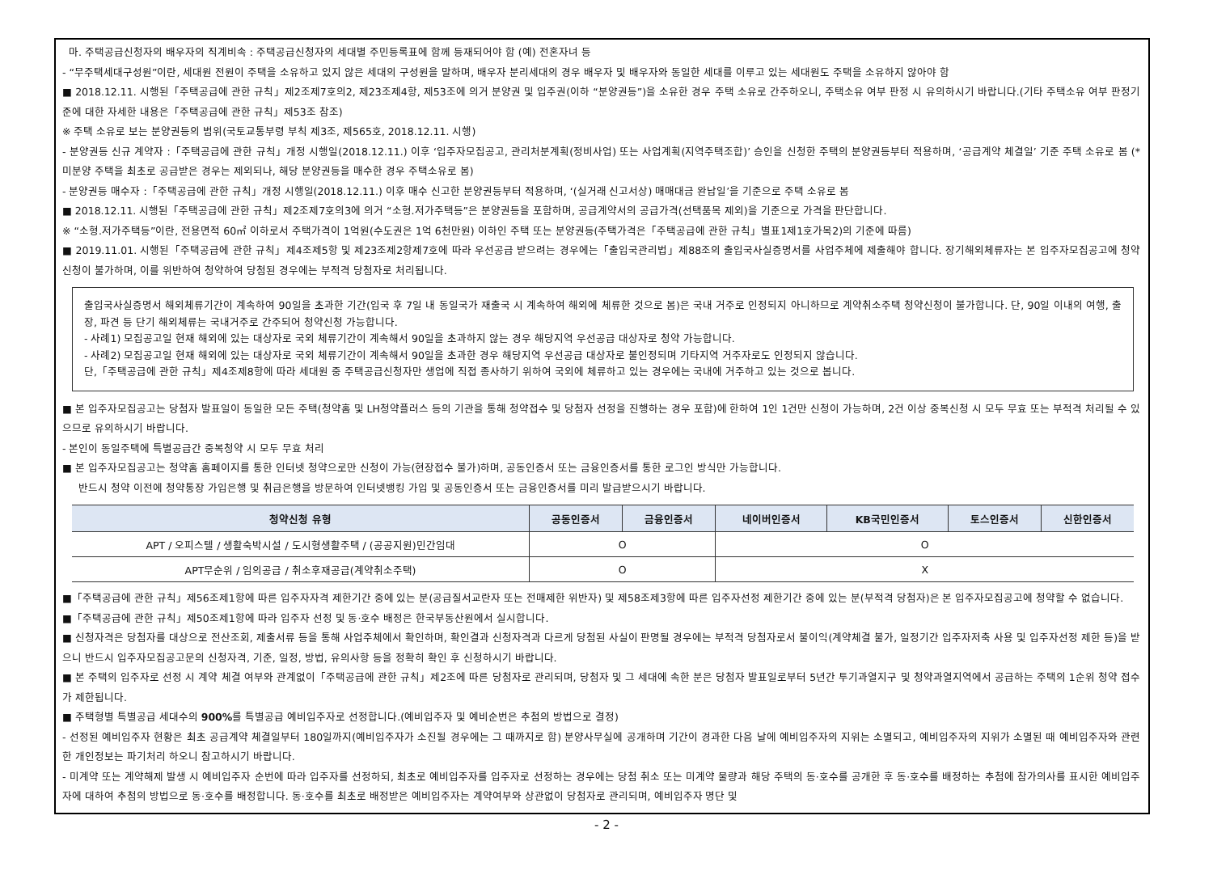마. 주택공급신청자의 배우자의 직계비속 : 주택공급신청자의 세대별 주민등록표에 함께 등재되어야 함 (예) 전혼자녀 등
- “무주택세대구성원”이란, 세대원 전원이 주택을 소유하고 있지 않은 세대의 구성원을 말하며, 배우자 분리세대의 경우 배우자 및 배우자와 동일한 세대를 이루고 있는 세대원도 주택을 소유하지 않아야 함
■ 2018.12.11. 시행된「주택공급에 관한 규칙」제2조제7호의2, 제23조제4항, 제53조에 의거 분양권 및 입주권(이하 “분양권등”)을 소유한 경우 주택 소유로 간주하오니, 주택소유 여부 판정 시 유의하시기 바랍니다.(기타 주택소유 여부 판정기준에 대한 자세한 내용은「주택공급에 관한 규칙」제53조 참조)
※ 주택 소유로 보는 분양권등의 범위(국토교통부령 부칙 제3조, 제565호, 2018.12.11. 시행)
- 분양권등 신규 계약자 :「주택공급에 관한 규칙」개정 시행일(2018.12.11.) 이후 ‘입주자모집공고, 관리처분계획(정비사업) 또는 사업계획(지역주택조합)’ 승인을 신청한 주택의 분양권등부터 적용하며, ‘공급계약 체결일’ 기준 주택 소유로 봄 (*미분양 주택을 최초로 공급받은 경우는 제외되나, 해당 분양권등을 매수한 경우 주택소유로 봄)
- 분양권등 매수자 :「주택공급에 관한 규칙」개정 시행일(2018.12.11.) 이후 매수 신고한 분양권등부터 적용하며, ‘(실거래 신고서상) 매매대금 완납일’을 기준으로 주택 소유로 봄
■ 2018.12.11. 시행된「주택공급에 관한 규칙」제2조제7호의3에 의거 “소형.저가주택등”은 분양권등을 포함하며, 공급계약서의 공급가격(선택품목 제외)을 기준으로 가격을 판단합니다.
※ “소형.저가주택등”이란, 전용면적 60㎡ 이하로서 주택가격이 1억원(수도권은 1억 6천만원) 이하인 주택 또는 분양권등(주택가격은「주택공급에 관한 규칙」별표1제1호가목2)의 기준에 따름)
■ 2019.11.01. 시행된「주택공급에 관한 규칙」제4조제5항 및 제23조제2항제7호에 따라 우선공급 받으려는 경우에는「출입국관리법」제88조의 출입국사실증명서를 사업주체에 제출해야 합니다. 장기해외체류자는 본 입주자모집공고에 청약신청이 불가하며, 이를 위반하여 청약하여 당첨된 경우에는 부적격 당첨자로 처리됩니다.
출입국사실증명서 해외체류기간이 계속하여 90일을 초과한 기간(입국 후 7일 내 동일국가 재출국 시 계속하여 해외에 체류한 것으로 봄)은 국내 거주로 인정되지 아니하므로 계약취소주택 청약신청이 불가합니다. 단, 90일 이내의 여행, 출장, 파견 등 단기 해외체류는 국내거주로 간주되어 청약신청 가능합니다.
- 사례1) 모집공고일 현재 해외에 있는 대상자로 국외 체류기간이 계속해서 90일을 초과하지 않는 경우 해당지역 우선공급 대상자로 청약 가능합니다.
- 사례2) 모집공고일 현재 해외에 있는 대상자로 국외 체류기간이 계속해서 90일을 초과한 경우 해당지역 우선공급 대상자로 불인정되며 기타지역 거주자로도 인정되지 않습니다.
단,「주택공급에 관한 규칙」제4조제8항에 따라 세대원 중 주택공급신청자만 생업에 직접 종사하기 위하여 국외에 체류하고 있는 경우에는 국내에 거주하고 있는 것으로 봅니다.
■ 본 입주자모집공고는 당첨자 발표일이 동일한 모든 주택(청약홈 및 LH청약플러스 등의 기관을 통해 청약접수 및 당첨자 선정을 진행하는 경우 포함)에 한하여 1인 1건만 신청이 가능하며, 2건 이상 중복신청 시 모두 무효 또는 부적격 처리될 수 있으므로 유의하시기 바랍니다.
- 본인이 동일주택에 특별공급간 중복청약 시 모두 무효 처리
■ 본 입주자모집공고는 청약홈 홈페이지를 통한 인터넷 청약으로만 신청이 가능(현장접수 불가)하며, 공동인증서 또는 금융인증서를 통한 로그인 방식만 가능합니다.
반드시 청약 이전에 청약통장 가입은행 및 취급은행을 방문하여 인터넷뱅킹 가입 및 공동인증서 또는 금융인증서를 미리 발급받으시기 바랍니다.
| 청약신청 유형 | 공동인증서 | 금융인증서 | 네이버인증서 | KB국민인증서 | 토스인증서 | 신한인증서 |
| --- | --- | --- | --- | --- | --- | --- |
| APT / 오피스텔 / 생활숙박시설 / 도시형생활주택 / (공공지원)민간임대 | O | | O | | | |
| APT무순위 / 임의공급 / 취소후재공급(계약취소주택) | O | | X | | | |
■「주택공급에 관한 규칙」제56조제1항에 따른 입주자자격 제한기간 중에 있는 분(공급질서교란자 또는 전매제한 위반자) 및 제58조제3항에 따른 입주자선정 제한기간 중에 있는 분(부적격 당첨자)은 본 입주자모집공고에 청약할 수 없습니다.
■「주택공급에 관한 규칙」제50조제1항에 따라 입주자 선정 및 동·호수 배정은 한국부동산원에서 실시합니다.
■ 신청자격은 당첨자를 대상으로 전산조회, 제출서류 등을 통해 사업주체에서 확인하며, 확인결과 신청자격과 다르게 당첨된 사실이 판명될 경우에는 부적격 당첨자로서 불이익(계약체결 불가, 일정기간 입주자저축 사용 및 입주자선정 제한 등)을 받으니 반드시 입주자모집공고문의 신청자격, 기준, 일정, 방법, 유의사항 등을 정확히 확인 후 신청하시기 바랍니다.
■ 본 주택의 입주자로 선정 시 계약 체결 여부와 관계없이「주택공급에 관한 규칙」제2조에 따른 당첨자로 관리되며, 당첨자 및 그 세대에 속한 분은 당첨자 발표일로부터 5년간 투기과열지구 및 청약과열지역에서 공급하는 주택의 1순위 청약 접수가 제한됩니다.
■ 주택형별 특별공급 세대수의 900% 를 특별공급 예비입주자로 선정합니다.(예비입주자 및 예비순번은 추첨의 방법으로 결정)
- 선정된 예비입주자 현황은 최초 공급계약 체결일부터 180일까지(예비입주자가 소진될 경우에는 그 때까지로 함) 분양사무실에 공개하며 기간이 경과한 다음 날에 예비입주자의 지위는 소멸되고, 예비입주자의 지위가 소멸된 때 예비입주자와 관련한 개인정보는 파기처리 하오니 참고하시기 바랍니다.
- 미계약 또는 계약해제 발생 시 예비입주자 순번에 따라 입주자를 선정하되, 최초로 예비입주자를 입주자로 선정하는 경우에는 당첨 취소 또는 미계약 물량과 해당 주택의 동·호수를 공개한 후 동·호수를 배정하는 추첨에 참가의사를 표시한 예비입주자에 대하여 추첨의 방법으로 동·호수를 배정합니다. 동·호수를 최초로 배정받은 예비입주자는 계약여부와 상관없이 당첨자로 관리되며, 예비입주자 명단 및
- 2 -